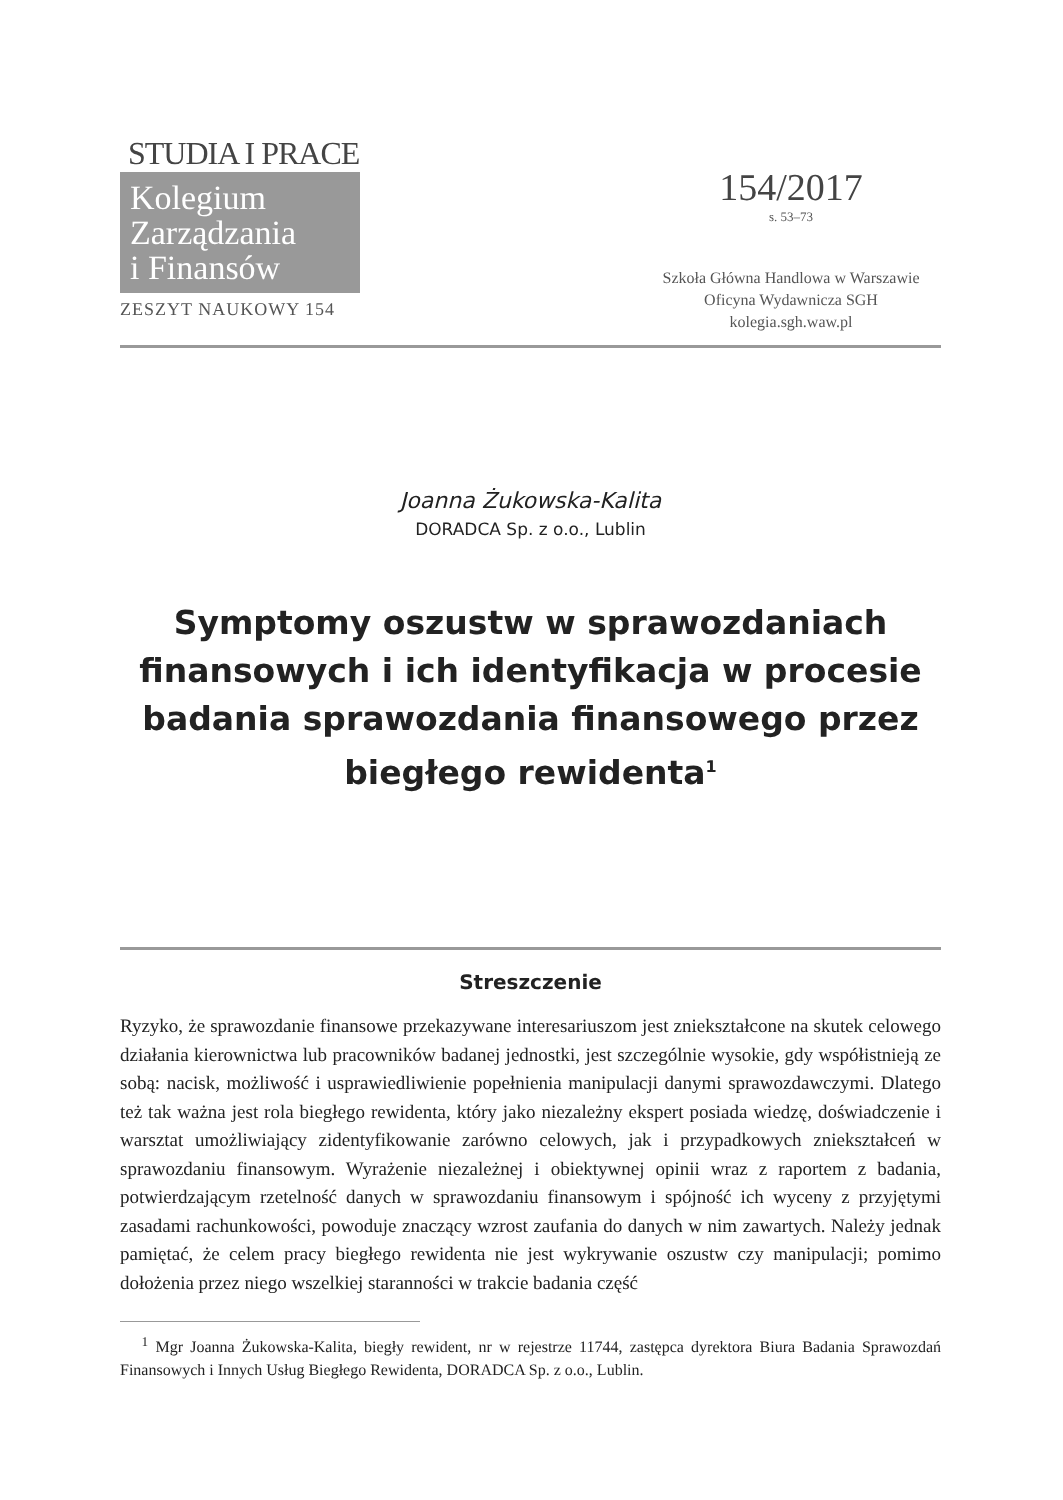STUDIA I PRACE
Kolegium
Zarządzania
i Finansów
ZESZYT NAUKOWY 154
154/2017
s. 53–73
Szkoła Główna Handlowa w Warszawie
Oficyna Wydawnicza SGH
kolegia.sgh.waw.pl
Joanna Żukowska-Kalita
DORADCA Sp. z o.o., Lublin
Symptomy oszustw w sprawozdaniach finansowych i ich identyfikacja w procesie badania sprawozdania finansowego przez biegłego rewidenta<sup>1</sup>
Streszczenie
Ryzyko, że sprawozdanie finansowe przekazywane interesariuszom jest zniekształcone na skutek celowego działania kierownictwa lub pracowników badanej jednostki, jest szczególnie wysokie, gdy współistnieją ze sobą: nacisk, możliwość i usprawiedliwienie popełnienia manipulacji danymi sprawozdawczymi. Dlatego też tak ważna jest rola biegłego rewidenta, który jako niezależny ekspert posiada wiedzę, doświadczenie i warsztat umożliwiający zidentyfikowanie zarówno celowych, jak i przypadkowych zniekształceń w sprawozdaniu finansowym. Wyrażenie niezależnej i obiektywnej opinii wraz z raportem z badania, potwierdzającym rzetelność danych w sprawozdaniu finansowym i spójność ich wyceny z przyjętymi zasadami rachunkowości, powoduje znaczący wzrost zaufania do danych w nim zawartych. Należy jednak pamiętać, że celem pracy biegłego rewidenta nie jest wykrywanie oszustw czy manipulacji; pomimo dołożenia przez niego wszelkiej staranności w trakcie badania część
<sup>1</sup> Mgr Joanna Żukowska-Kalita, biegły rewident, nr w rejestrze 11744, zastępca dyrektora Biura Badania Sprawozdań Finansowych i Innych Usług Biegłego Rewidenta, DORADCA Sp. z o.o., Lublin.